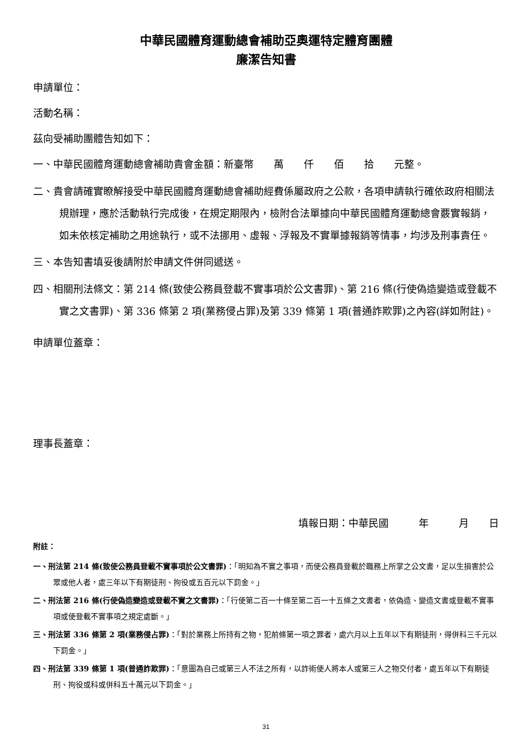中華民國體育運動總會補助亞奧運特定體育團體
廉潔告知書
申請單位：
活動名稱：
茲向受補助團體告知如下：
一、中華民國體育運動總會補助貴會金額：新臺幣　　萬　　仟　　佰　　拾　　元整。
二、貴會請確實瞭解接受中華民國體育運動總會補助經費係屬政府之公款，各項申請執行確依政府相關法規辦理，應於活動執行完成後，在規定期限內，檢附合法單據向中華民國體育運動總會覈實報銷，如未依核定補助之用途執行，或不法挪用、虛報、浮報及不實單據報銷等情事，均涉及刑事責任。
三、本告知書填妥後請附於申請文件併同遞送。
四、相關刑法條文：第 214 條(致使公務員登載不實事項於公文書罪)、第 216 條(行使偽造變造或登載不實之文書罪)、第 336 條第 2 項(業務侵占罪)及第 339 條第 1 項(普通詐欺罪)之內容(詳如附註)。
申請單位蓋章：
理事長蓋章：
填報日期：中華民國　　　年　　　月　　日
附註：
一、刑法第 214 條(致使公務員登載不實事項於公文書罪)：「明知為不實之事項，而使公務員登載於職務上所掌之公文書，足以生損害於公眾或他人者，處三年以下有期徒刑、拘役或五百元以下罰金。」
二、刑法第 216 條(行使偽造變造或登載不實之文書罪)：「行使第二百一十條至第二百一十五條之文書者，依偽造、變造文書或登載不實事項或使登載不實事項之規定處斷。」
三、刑法第 336 條第 2 項(業務侵占罪)：「對於業務上所持有之物，犯前條第一項之罪者，處六月以上五年以下有期徒刑，得併科三千元以下罰金。」
四、刑法第 339 條第 1 項(普通詐欺罪)：「意圖為自己或第三人不法之所有，以詐術使人將本人或第三人之物交付者，處五年以下有期徒刑、拘役或科或併科五十萬元以下罰金。」
31